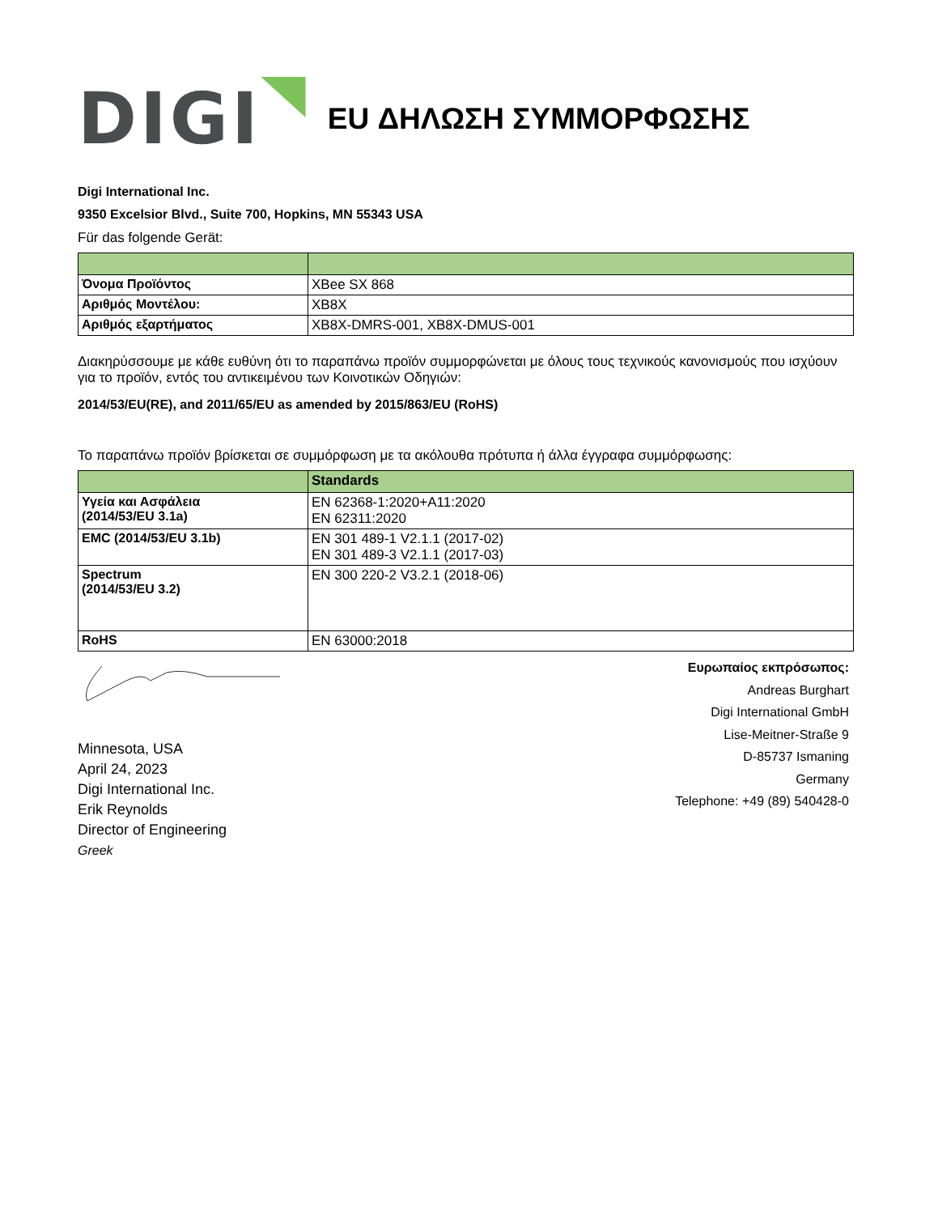DIGI
EU ΔΗΛΩΣΗ ΣΥΜΜΟΡΦΩΣΗΣ
Digi International Inc.
9350 Excelsior Blvd., Suite 700, Hopkins, MN 55343 USA
Für das folgende Gerät:
| Όνομα Προϊόντος | XBee SX 868 |
| Αριθμός Μοντέλου: | XB8X |
| Αριθμός εξαρτήματος | XB8X-DMRS-001, XB8X-DMUS-001 |
Διακηρύσσουμε με κάθε ευθύνη ότι το παραπάνω προϊόν συμμορφώνεται με όλους τους τεχνικούς κανονισμούς που ισχύουν για το προϊόν, εντός του αντικειμένου των Κοινοτικών Οδηγιών:
2014/53/EU(RE), and 2011/65/EU as amended by 2015/863/EU (RoHS)
Το παραπάνω προϊόν βρίσκεται σε συμμόρφωση με τα ακόλουθα πρότυπα ή άλλα έγγραφα συμμόρφωσης:
| | Standards |
| --- | --- |
| Υγεία και Ασφάλεια (2014/53/EU 3.1a) | EN 62368-1:2020+A11:2020 EN 62311:2020 |
| EMC (2014/53/EU 3.1b) | EN 301 489-1 V2.1.1 (2017-02) EN 301 489-3 V2.1.1 (2017-03) |
| Spectrum (2014/53/EU 3.2) | EN 300 220-2 V3.2.1 (2018-06) |
| RoHS | EN 63000:2018 |
Minnesota, USA
April 24, 2023
Digi International Inc.
Erik Reynolds
Director of Engineering
Greek
Ευρωπαίος εκπρόσωπος:
Andreas Burghart
Digi International GmbH
Lise-Meitner-Straße 9
D-85737 Ismaning
Germany
Telephone: +49 (89) 540428-0